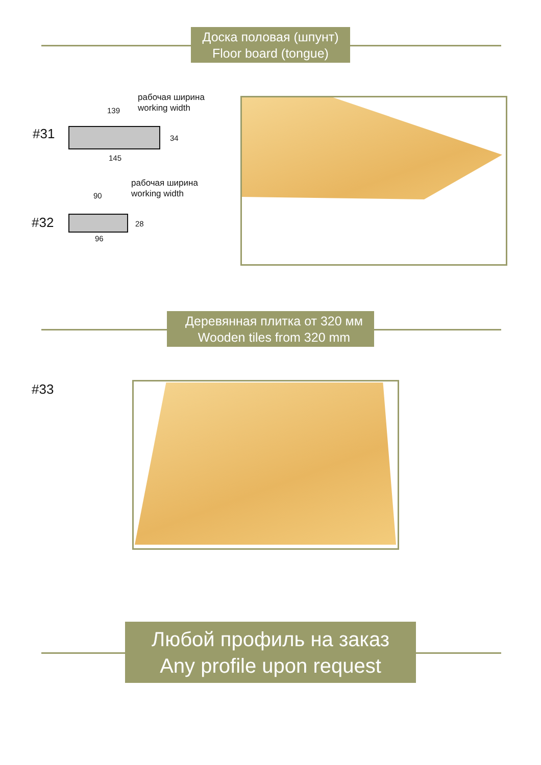Доска половая (шпунт)
Floor board (tongue)
#31
рабочая ширина
working width
139
34
145
#32
рабочая ширина
working width
90
28
96
Деревянная плитка от 320 мм
Wooden tiles from 320 mm
#33
Любой профиль на заказ
Any profile upon request